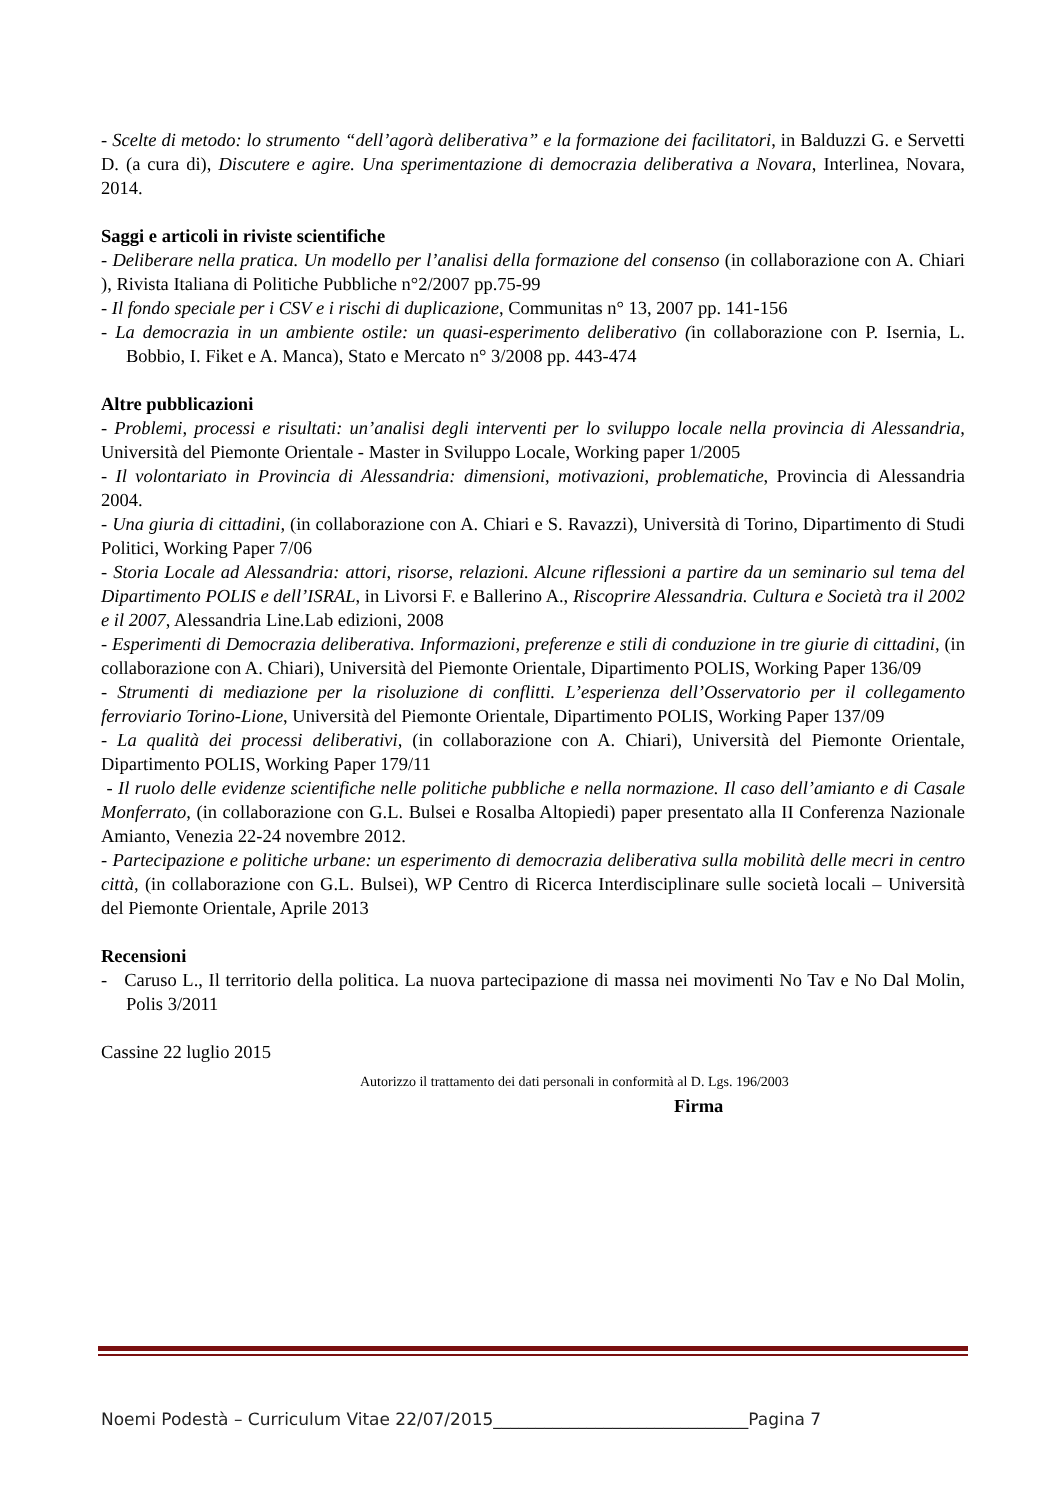- Scelte di metodo: lo strumento “dell’agorà deliberativa” e la formazione dei facilitatori, in Balduzzi G. e Servetti D. (a cura di), Discutere e agire. Una sperimentazione di democrazia deliberativa a Novara, Interlinea, Novara, 2014.
Saggi e articoli in riviste scientifiche
- Deliberare nella pratica. Un modello per l’analisi della formazione del consenso (in collaborazione con A. Chiari ), Rivista Italiana di Politiche Pubbliche n°2/2007 pp.75-99
- Il fondo speciale per i CSV e i rischi di duplicazione, Communitas n° 13, 2007 pp. 141-156
- La democrazia in un ambiente ostile: un quasi-esperimento deliberativo (in collaborazione con P. Isernia, L. Bobbio, I. Fiket e A. Manca), Stato e Mercato n° 3/2008 pp. 443-474
Altre pubblicazioni
- Problemi, processi e risultati: un’analisi degli interventi per lo sviluppo locale nella provincia di Alessandria, Università del Piemonte Orientale - Master in Sviluppo Locale, Working paper 1/2005
- Il volontariato in Provincia di Alessandria: dimensioni, motivazioni, problematiche, Provincia di Alessandria 2004.
- Una giuria di cittadini, (in collaborazione con A. Chiari e S. Ravazzi), Università di Torino, Dipartimento di Studi Politici, Working Paper 7/06
- Storia Locale ad Alessandria: attori, risorse, relazioni. Alcune riflessioni a partire da un seminario sul tema del Dipartimento POLIS e dell’ISRAL, in Livorsi F. e Ballerino A., Riscoprire Alessandria. Cultura e Società tra il 2002 e il 2007, Alessandria Line.Lab edizioni, 2008
- Esperimenti di Democrazia deliberativa. Informazioni, preferenze e stili di conduzione in tre giurie di cittadini, (in collaborazione con A. Chiari), Università del Piemonte Orientale, Dipartimento POLIS, Working Paper 136/09
- Strumenti di mediazione per la risoluzione di conflitti. L’esperienza dell’Osservatorio per il collegamento ferroviario Torino-Lione, Università del Piemonte Orientale, Dipartimento POLIS, Working Paper 137/09
- La qualità dei processi deliberativi, (in collaborazione con A. Chiari), Università del Piemonte Orientale, Dipartimento POLIS, Working Paper 179/11
- Il ruolo delle evidenze scientifiche nelle politiche pubbliche e nella normazione. Il caso dell’amianto e di Casale Monferrato, (in collaborazione con G.L. Bulsei e Rosalba Altopiedi) paper presentato alla II Conferenza Nazionale Amianto, Venezia 22-24 novembre 2012.
- Partecipazione e politiche urbane: un esperimento di democrazia deliberativa sulla mobilità delle mecri in centro città, (in collaborazione con G.L. Bulsei), WP Centro di Ricerca Interdisciplinare sulle società locali – Università del Piemonte Orientale, Aprile 2013
Recensioni
- Caruso L., Il territorio della politica. La nuova partecipazione di massa nei movimenti No Tav e No Dal Molin, Polis 3/2011
Cassine 22 luglio 2015
Autorizzo il trattamento dei dati personali in conformità al D. Lgs. 196/2003
Firma
Noemi Podestà – Curriculum Vitae 22/07/2015______________________________Pagina 7